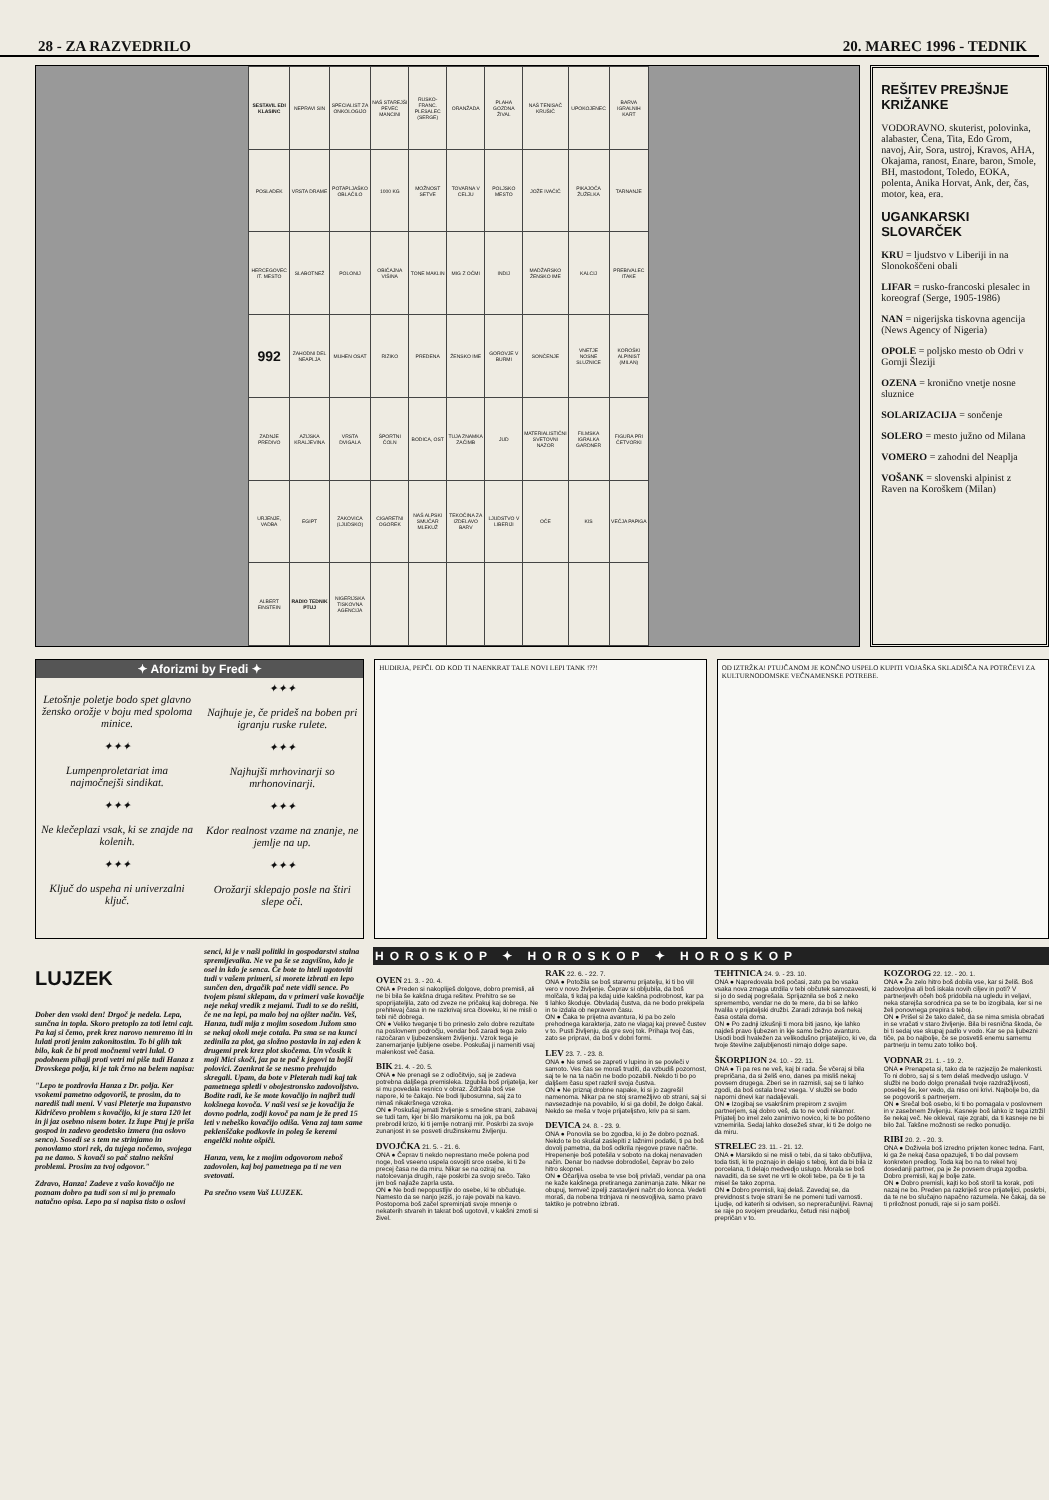28 - ZA RAZVEDRILO 20. MAREC 1996 - TEDNIK
| SESTAVIL EDI KLASINC | NEPRAVI SIN | SPECIALIST ZA ONKOLOGIJO | NAŠ STAREJŠI PEVEC MANCINI | RUSKO-FRANC. PLESALEC (SERGE) | ORANŽADA | PLAHA GOZDNA ŽIVAL | NAŠ TENISAČ KRUŠIČ | UPOKOJENEC | BARVA IGRALNIH KART |
| POSLADEK | VRSTA DRAME | POTAPLJAŠKO OBLAČILO | 1000 KG | MOŽNOST SETVE | TOVARNA V CELJU | POLJSKO MESTO | JOŽE IVAČIČ | PIKAJOČA ŽUŽELKA | TARNANJE |
| HERCEGOVEC IT. MESTO | SLABOTNEŽ | POLONIJ | OBIČAJNA VIŠINA | TONE MAKLIN | MIG Z OČMI | INDIJ | MADŽARSKO ŽENSKO IME | KALCIJ | PREBIVALEC ITAKE |
| 992 | ZAHODNI DEL NEAPLJA | MUHEN OSAT | RIZIKO | PREDENA | ŽENSKO IME | GOROVJE V BURMI | SONČENJE | VNETJE NOSNE SLUZNICE | KOROŠKI ALPINIST (MILAN) |
| ZADNJE PREDIVO | AZIJSKA KRALJEVINA | VRSTA DVIGALA | ŠPORTNI ČOLN | BODICA, OST | TUJA ZNAMKA ZAČIMB | JUD | MATERIALISTIČNI SVETOVNI NAZOR | FILMSKA IGRALKA GARDNER | FIGURA PRI ČETVORKI |
| URJENJE, VADBA | EGIPT | ZAKOVICA (LJUDSKO) | CIGARETNI OGOREK | NAŠ ALPSKI SMUČAR MLEKUŽ | TEKOČINA ZA IZDELAVO BARV | LJUDSTVO V LIBERIJI | OČE | KIS | VEČJA PAPIGA |
| ALBERT EINSTEIN | RADIO TEDNIK PTUJ | NIGERIJSKA TISKOVNA AGENCIJA | | | | | | | |
REŠITEV PREJŠNJE KRIŽANKE
VODORAVNO. skuterist, polovinka, alabaster, Čena, Tita, Edo Grom, navoj, Air, Sora, ustroj, Kravos, AHA, Okajama, ranost, Enare, baron, Smole, BH, mastodont, Toledo, EOKA, polenta, Anika Horvat, Ank, der, čas, motor, kea, era.
UGANKARSKI SLOVARČEK
KRU = ljudstvo v Liberiji in na Slonokoščeni obali
LIFAR = rusko-francoski plesalec in koreograf (Serge, 1905-1986)
NAN = nigerijska tiskovna agencija (News Agency of Nigeria)
OPOLE = poljsko mesto ob Odri v Gornji Šleziji
OZENA = kronično vnetje nosne sluznice
SOLARIZACIJA = sončenje
SOLERO = mesto južno od Milana
VOMERO = zahodni del Neaplja
VOŠANK = slovenski alpinist z Raven na Koroškem (Milan)
✦ Aforizmi by Fredi ✦
Letošnje poletje bodo spet glavno žensko orožje v boju med spoloma minice.
✦✦✦
Lumpenproletariat ima najmočnejši sindikat.
✦✦✦
Ne klečeplazi vsak, ki se znajde na kolenih.
✦✦✦
Ključ do uspeha ni univerzalni ključ.
✦✦✦
Najhuje je, če prideš na boben pri igranju ruske rulete.
✦✦✦
Najhujši mrhovinarji so mrhonovinarji.
✦✦✦
Kdor realnost vzame na znanje, ne jemlje na up.
✦✦✦
Orožarji sklepajo posle na štiri slepe oči.
HUDIRJA, PEPČI. OD KOD TI NAENKRAT TALE NOVI LEPI TANK !??! OD IZTRŽKA! PTUJČANOM JE KONČNO USPELO KUPITI VOJAŠKA SKLADIŠČA NA POTRČEVI ZA KULTURNODOMSKE VEČNAMENSKE POTREBE.
LUJZEK
Dober den vsoki den! Drgoč je nedela. Lepa, sunčna in topla. Skoro pretoplo za toti letni cajt. Pa kaj si čemo, prek krez narovo nemremo iti in lulati proti jenim zakonitostim. To bi glih tak bilo, kak če bi proti močnemi vetri lulal. O podobnem pihaji proti vetri mi piše tudi Hanza z Drovskega polja, ki je tak črno na belem napisa:
"Lepo te pozdrovla Hanza z Dr. polja. Ker vsokemi pametno odgovoriš, te prosim, da to narediš tudi meni. V vasi Pleterje ma županstvo Kidričevo problem s kovačijo, ki je stara 120 let in ji jaz osebno nisem boter. Iz župe Ptuj je priša gospod in zadevo geodetsko izmera (na oslovo senco). Sosedi se s tem ne strinjamo in ponovlamo stori rek, da tujega nočemo, svojega pa ne damo. S kovači so pač stalno nekšni problemi. Prosim za tvoj odgovor."
Zdravo, Hanza! Zadeve z vašo kovačijo ne poznam dobro pa tudi son si mi jo premalo natačno opisa. Lepo pa si napisa tisto o oslovi senci, ki je v naši politiki in gospodarstvi stalna spremljevalka. Ne ve pa še se zagvišno, kdo je osel in kdo je senca. Če bote to hteli ugotoviti tudi v vašem primeri, si morete izbrati en lepo sunčen den, drgačik pač nete vidli sence. Po tvojem pismi sklepam, da v primeri vaše kovačije neje nekaj vredik z mejami. Tudi to se do rešiti, če ne na lepi, pa malo boj na ojšter način. Veš, Hanza, tudi mija z mojim sosedom Južom smo se nekaj okoli meje cotala. Pa sma se na kunci zedinila za plot, ga složno postavla in zaj eden k drugemi prek krez plot skočema. Un včosik k moji Mici skoči, jaz pa te pač k jegovi ta bojši polovici. Zaenkrat še se nesmo prehujdo skregali. Upam, da bote v Pleterah tudi kaj tak pametnega spletli v obojestronsko zadovoljstvo. Bodite radi, ke še mote kovačijo in najbrž tudi kokšnega kovoča. V naši vesi se je kovačija že dovno podrla, zodji kovoč pa nam je že pred 15 leti v nebeško kovačijo odiša. Vena zaj tam same peklenščake podkovle in poleg še keremi engelčki nohte ošpiči.
Hanza, vem, ke z mojim odgovorom neboš zadovolen, kaj boj pametnega pa ti ne ven svetovati.
Pa srečno vsem Vaš LUJZEK.
HOROSKOP ✦ HOROSKOP ✦ HOROSKOP
OVEN 21. 3. - 20. 4.
ONA ● Preden si nakopliješ dolgove, dobro premisli, ali ne bi bila še kakšna druga rešitev. Prehitro se se spoprijateljila, zato od zveze ne pričakuj kaj dobrega. Ne prehitevaj časa in ne razkrivaj srca človeku, ki ne misli o tebi nič dobrega.
ON ● Veliko tveganje ti bo prineslo zelo dobre rezultate na poslovnem področju, vendar boš zaradi tega zelo razočaran v ljubezenskem življenju. Vzrok tega je zanemarjanje ljubljene osebe. Poskušaj ji nameniti vsaj malenkost več časa.
BIK 21. 4. - 20. 5.
ONA ● Ne prenagli se z odločitvijo, saj je zadeva potrebna daljšega premisleka. Izgubila boš prijatelja, ker si mu povedala resnico v obraz. Zdržala boš vse napore, ki te čakajo. Ne bodi ljubosumna, saj za to nimaš nikakršnega vzroka.
ON ● Poskušaj jemati življenje s smešne strani, zabavaj se tudi tam, kjer bi šlo marsikomu na jok, pa boš prebrodil krizo, ki ti jemlje notranji mir. Poskrbi za svoje zunanjost in se posveti družinskemu življenju.
DVOJČKA 21. 5. - 21. 6.
ONA ● Čeprav ti nekdo nepresta­no meče polena pod noge, boš vseeno uspela osvojiti srce osebe, ki ti že precej časa ne da miru. Nikar se na oziraj na natolcevanja drugih, raje poskrbi za svojo srečo. Tako jim boš najlaže zaprla usta.
ON ● Ne bodi nepopustljiv do osebe, ki te občuduje. Namesto da se nanjo jeziš, jo raje povabi na kavo. Postopoma boš začel spreminjati svoje mnenje o nekaterih stvareh in takrat boš ugotovil, v kakšni zmoti si živel.
RAK 22. 6. - 22. 7.
ONA ● Potožila se boš staremu prijatelju, ki ti bo vlil vero v novo življenje. Čeprav si obljubila, da boš molčala, ti kdaj pa kdaj uide kakšna podrobnost, kar pa ti lahko škoduje. Obvladaj čustva, da ne bodo prekipela in te izdala ob nepravem času.
ON ● Čaka te prijetna avantura, ki pa bo zelo prehodnega karakterja, zato ne vlagaj kaj preveč čustev v to. Pusti življenju, da gre svoj tok. Prihaja tvoj čas, zato se pripravi, da boš v dobri formi.
LEV 23. 7. - 23. 8.
ONA ● Ne smeš se zapreti v lupino in se povleči v samoto. Ves čas se moraš truditi, da vzbudiš pozornost, saj te le na ta način ne bodo pozabili. Nekdo ti bo po daljšem času spet razkril svoja čustva.
ON ● Ne priznaj drobne napake, ki si jo zagrešil namenoma. Nikar pa ne stoj sramežljivo ob strani, saj si navsezadnje na povabilo, ki si ga dobil, že dolgo čakal. Nekdo se meša v tvoje prijateljstvo, kriv pa si sam.
DEVICA 24. 8. - 23. 9.
ONA ● Ponovila se bo zgodba, ki jo že dobro poznaš. Nekdo te bo skušal zaslepiti z lažnimi podatki, ti pa boš dovolj pametna, da boš odkrila njegove prave načrte. Hrepenenje boš potešila v soboto na dokaj nenavaden način. Denar bo nadvse dobrodošel, čeprav bo zelo hitro skopnel.
ON ● Očarljiva oseba te vse bolj privlači, vendar pa ona ne kaže kakšnega pretiranega zanimanja zate. Nikar ne obupuj, temveč izpelji zastavljeni načrt do konca. Vedeti moraš, da nobena trdnjava ni neosvojljiva, samo pravo taktiko je potrebno izbrati.
TEHTNICA 24. 9. - 23. 10.
ONA ● Napredovala boš počasi, zato pa bo vsaka vsaka nova zmaga utrdila v tebi občutek samozavesti, ki si jo do sedaj pogrešala. Sprijaznila se boš z neko spremembo, vendar ne do te mere, da bi se lahko hvalila v prijateljski družbi. Zaradi zdravja boš nekaj časa ostala doma.
ON ● Po zadnji izkušnji ti mora biti jasno, kje lahko najdeš pravo ljubezen in kje samo bežno avanturo. Usodi bodi hvaležen za velikodušno prijateljico, ki ve, da tvoje številne zaljubljenosti nimajo dolge sape.
ŠKORPIJON 24. 10. - 22. 11.
ONA ● Ti pa res ne veš, kaj bi rada. Še včeraj si bila prepričana, da si želiš eno, danes pa misliš nekaj povsem drugega. Zberi se in razmisli, saj se ti lahko zgodi, da boš ostala brez vsega. V službi se bodo naporni dnevi kar nadaljevali.
ON ● Izogibaj se vsakršnim prepirom z svojim partnerjem, saj dobro veš, da to ne vodi nikamor. Prijatelj bo imel zelo zanimivo novico, ki te bo pošteno vznemirila. Sedaj lahko doseže­š stvar, ki ti že dolgo ne da miru.
STRELEC 23. 11. - 21. 12.
ONA ● Marsikdo si ne misli o tebi, da si tako občutljiva, toda tisti, ki te poznajo in delajo s teboj, kot da bi bila iz porcelana, ti delajo medvedjo uslugo. Morala se boš navaditi, da se svet ne vrti le okoli tebe, pa če ti je ta misel še tako zoprna.
ON ● Dobro premisli, kaj delaš. Zavedaj se, da previdnost s tvoje strani še ne pomeni tudi varnosti. Ljudje, od katerih si odvisen, so nepreračunljivi. Ravnaj se raje po svojem preudarku, četudi nisi najbolj prepričan v to.
KOZOROG 22. 12. - 20. 1.
ONA ● Že zelo hitro boš dobila vse, kar si želiš. Boš zadovoljna ali boš iskala novih ciljev in poti? V partnerjevih očeh boš pridobila na ugledu in veljavi, neka starejša sorodnica pa se te bo izogibala, ker si ne želi ponovnega prepira s teboj.
ON ● Prišel si že tako daleč, da se nima smisla obračati in se vračati v staro življenje. Bila bi resnična škoda, če bi ti sedaj vse skupaj padlo v vodo. Kar se pa ljubezni tiče, pa bo najbolje, če se posvetiš enemu samemu partnerju in temu zato toliko bolj.
VODNAR 21. 1. - 19. 2.
ONA ● Prenapeta si, tako da te razjezijo že malenkosti. To ni dobro, saj si s tem delaš medvedjo uslugo. V službi ne bodo dolgo prenašali tvoje razdražljivosti, posebej še, ker vedo, da niso oni krivi. Najbolje bo, da se pogovoriš s partnerjem.
ON ● Srečal boš osebo, ki ti bo pomagala v poslovnem in v zasebnem življenju. Kasneje boš lahko iz tega iztržil še nekaj več. Ne okleval, raje zgrabi, da ti kasneje ne bi bilo žal. Takšne možnosti se redko ponudijo.
RIBI 20. 2. - 20. 3.
ONA ● Doživela boš izredno prijeten konec tedna. Fant, ki ga že nekaj časa opazuješ, ti bo dal povsem konkreten predlog. Toda kaj bo na to rekel tvoj dosedanji partner, pa je že povsem druga zgodba. Dobro premisli, kaj je bolje zate.
ON ● Dobro premisli, kajti ko boš storil ta korak, poti nazaj ne bo. Preden pa razkriješ srce prijateljici, poskrbi, da te ne bo slučajno napačno razumela. Ne čakaj, da se ti priložnost ponudi, raje si jo sam poišči.